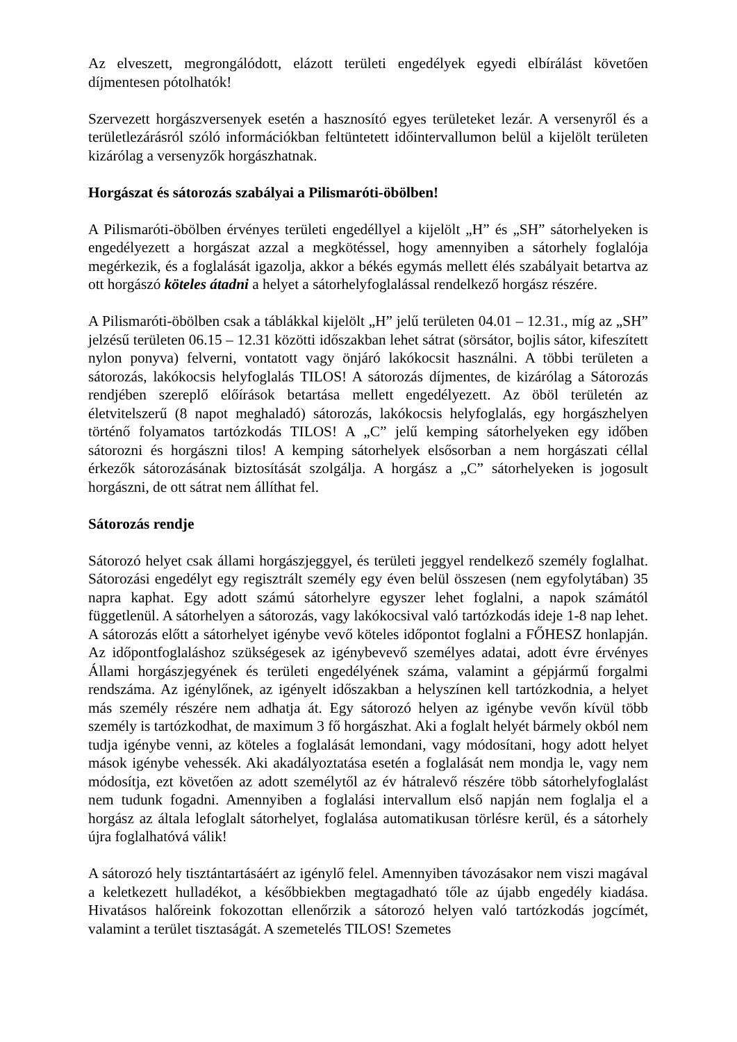Az elveszett, megrongálódott, elázott területi engedélyek egyedi elbírálást követően díjmentesen pótolhatók!
Szervezett horgászversenyek esetén a hasznosító egyes területeket lezár. A versenyről és a területlezárásról szóló információkban feltüntetett időintervallumon belül a kijelölt területen kizárólag a versenyzők horgászhatnak.
Horgászat és sátorozás szabályai a Pilismaróti-öbölben!
A Pilismaróti-öbölben érvényes területi engedéllyel a kijelölt „H” és „SH” sátorhelyeken is engedélyezett a horgászat azzal a megkötéssel, hogy amennyiben a sátorhely foglalója megérkezik, és a foglalását igazolja, akkor a békés egymás mellett élés szabályait betartva az ott horgászó köteles átadni a helyet a sátorhelyfoglalással rendelkező horgász részére.
A Pilismaróti-öbölben csak a táblákkal kijelölt „H” jelű területen 04.01 – 12.31., míg az „SH” jelzésű területen 06.15 – 12.31 közötti időszakban lehet sátrat (sörsátor, bojlis sátor, kifeszített nylon ponyva) felverni, vontatott vagy önjáró lakókocsit használni. A többi területen a sátorozás, lakókocsis helyfoglalás TILOS! A sátorozás díjmentes, de kizárólag a Sátorozás rendjében szereplő előírások betartása mellett engedélyezett. Az öböl területén az életvitelszerű (8 napot meghaladó) sátorozás, lakókocsis helyfoglalás, egy horgászhelyen történő folyamatos tartózkodás TILOS! A „C” jelű kemping sátorhelyeken egy időben sátorozni és horgászni tilos! A kemping sátorhelyek elsősorban a nem horgászati céllal érkezők sátorozásának biztosítását szolgálja. A horgász a „C” sátorhelyeken is jogosult horgászni, de ott sátrat nem állíthat fel.
Sátorozás rendje
Sátorozó helyet csak állami horgászjeggyel, és területi jeggyel rendelkező személy foglalhat. Sátorozási engedélyt egy regisztrált személy egy éven belül összesen (nem egyfolytában) 35 napra kaphat. Egy adott számú sátorhelyre egyszer lehet foglalni, a napok számától függetlenül. A sátorhelyen a sátorozás, vagy lakókocsival való tartózkodás ideje 1-8 nap lehet. A sátorozás előtt a sátorhelyet igénybe vevő köteles időpontot foglalni a FŐHESZ honlapján. Az időpontfoglaláshoz szükségesek az igénybevevő személyes adatai, adott évre érvényes Állami horgászjegyének és területi engedélyének száma, valamint a gépjármű forgalmi rendszáma. Az igénylőnek, az igényelt időszakban a helyszínen kell tartózkodnia, a helyet más személy részére nem adhatja át. Egy sátorozó helyen az igénybe vevőn kívül több személy is tartózkodhat, de maximum 3 fő horgászhat. Aki a foglalt helyét bármely okból nem tudja igénybe venni, az köteles a foglalását lemondani, vagy módosítani, hogy adott helyet mások igénybe vehessék. Aki akadályoztatása esetén a foglalását nem mondja le, vagy nem módosítja, ezt követően az adott személytől az év hátralevő részére több sátorhelyfoglalást nem tudunk fogadni. Amennyiben a foglalási intervallum első napján nem foglalja el a horgász az általa lefoglalt sátorhelyet, foglalása automatikusan törlésre kerül, és a sátorhely újra foglalhatóvá válik!
A sátorozó hely tisztántartásáért az igénylő felel. Amennyiben távozásakor nem viszi magával a keletkezett hulladékot, a későbbiekben megtagadható tőle az újabb engedély kiadása. Hivatásos halőreink fokozottan ellenőrzik a sátorozó helyen való tartózkodás jogcímét, valamint a terület tisztaságát. A szemetelés TILOS! Szemetes